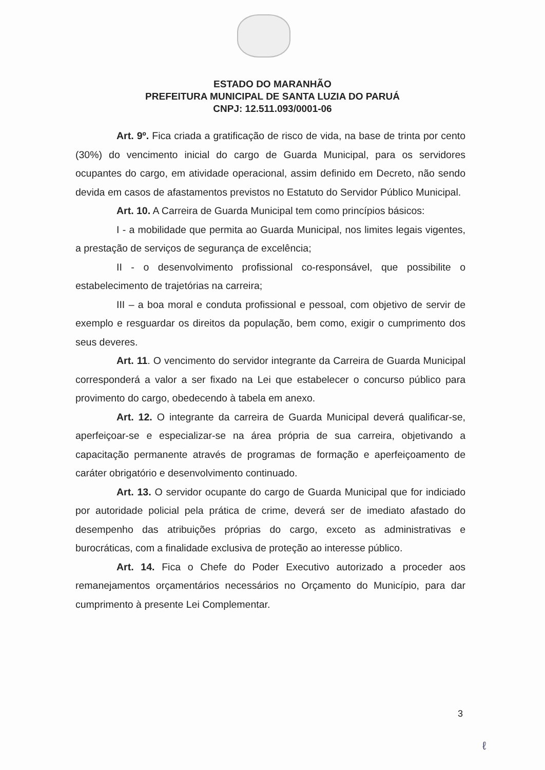ESTADO DO MARANHÃO
PREFEITURA MUNICIPAL DE SANTA LUZIA DO PARUÁ
CNPJ: 12.511.093/0001-06
Art. 9º. Fica criada a gratificação de risco de vida, na base de trinta por cento (30%) do vencimento inicial do cargo de Guarda Municipal, para os servidores ocupantes do cargo, em atividade operacional, assim definido em Decreto, não sendo devida em casos de afastamentos previstos no Estatuto do Servidor Público Municipal.
Art. 10. A Carreira de Guarda Municipal tem como princípios básicos:
I - a mobilidade que permita ao Guarda Municipal, nos limites legais vigentes, a prestação de serviços de segurança de excelência;
II - o desenvolvimento profissional co-responsável, que possibilite o estabelecimento de trajetórias na carreira;
III – a boa moral e conduta profissional e pessoal, com objetivo de servir de exemplo e resguardar os direitos da população, bem como, exigir o cumprimento dos seus deveres.
Art. 11. O vencimento do servidor integrante da Carreira de Guarda Municipal corresponderá a valor a ser fixado na Lei que estabelecer o concurso público para provimento do cargo, obedecendo à tabela em anexo.
Art. 12. O integrante da carreira de Guarda Municipal deverá qualificar-se, aperfeiçoar-se e especializar-se na área própria de sua carreira, objetivando a capacitação permanente através de programas de formação e aperfeiçoamento de caráter obrigatório e desenvolvimento continuado.
Art. 13. O servidor ocupante do cargo de Guarda Municipal que for indiciado por autoridade policial pela prática de crime, deverá ser de imediato afastado do desempenho das atribuições próprias do cargo, exceto as administrativas e burocráticas, com a finalidade exclusiva de proteção ao interesse público.
Art. 14. Fica o Chefe do Poder Executivo autorizado a proceder aos remanejamentos orçamentários necessários no Orçamento do Município, para dar cumprimento à presente Lei Complementar.
3
ℓ